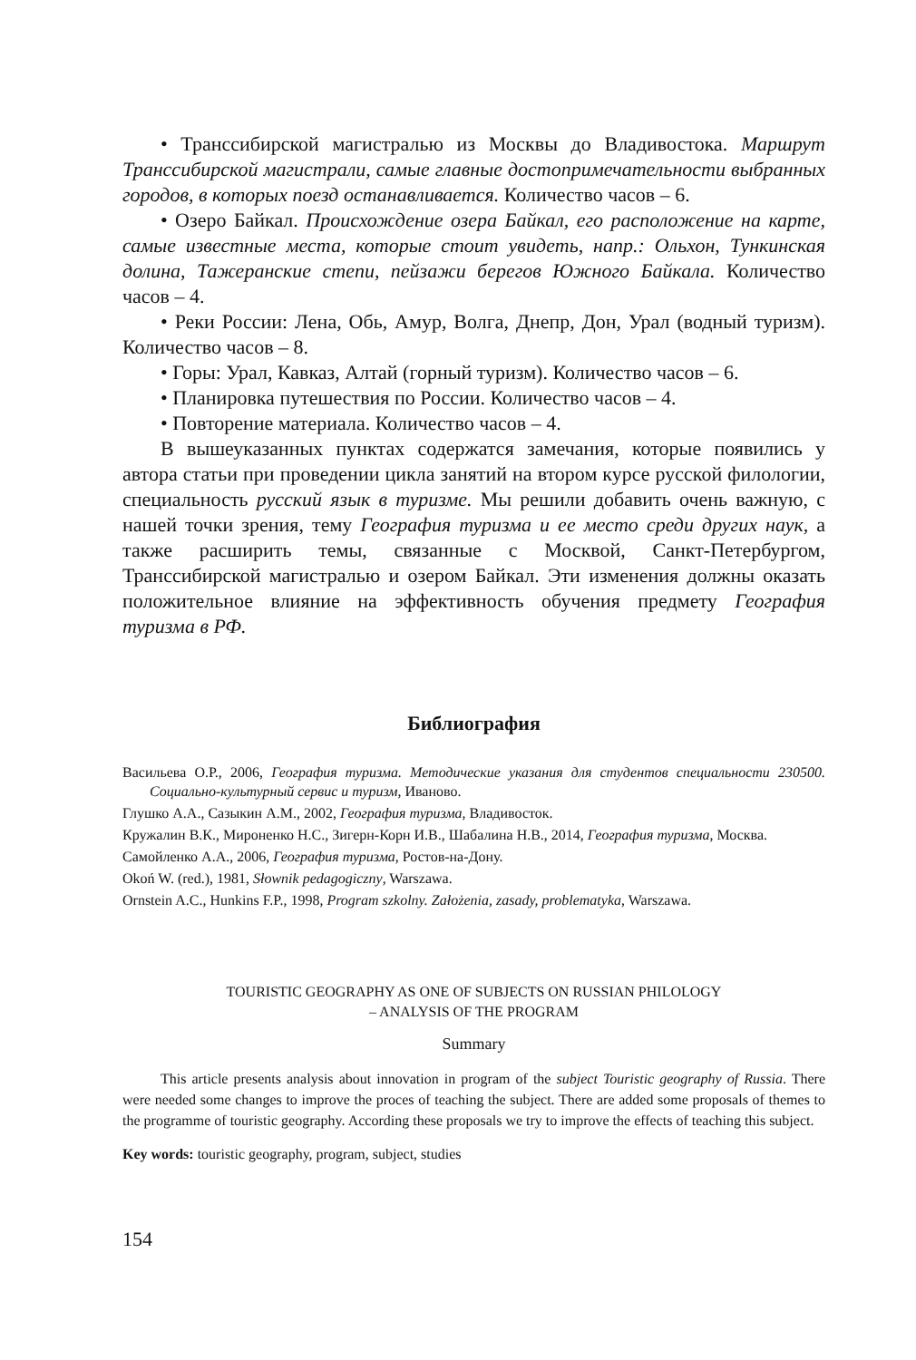• Транссибирской магистралью из Москвы до Владивостока. Маршрут Транссибирской магистрали, самые главные достопримечательности выбранных городов, в которых поезд останавливается. Количество часов – 6.
• Озеро Байкал. Происхождение озера Байкал, его расположение на карте, самые известные места, которые стоит увидеть, напр.: Ольхон, Тункинская долина, Тажеранские степи, пейзажи берегов Южного Байкала. Количество часов – 4.
• Реки России: Лена, Обь, Амур, Волга, Днепр, Дон, Урал (водный туризм). Количество часов – 8.
• Горы: Урал, Кавказ, Алтай (горный туризм). Количество часов – 6.
• Планировка путешествия по России. Количество часов – 4.
• Повторение материала. Количество часов – 4.
В вышеуказанных пунктах содержатся замечания, которые появились у автора статьи при проведении цикла занятий на втором курсе русской филологии, специальность русский язык в туризме. Мы решили добавить очень важную, с нашей точки зрения, тему География туризма и ее место среди других наук, а также расширить темы, связанные с Москвой, Санкт-Петербургом, Транссибирской магистралью и озером Байкал. Эти изменения должны оказать положительное влияние на эффективность обучения предмету География туризма в РФ.
Библиография
Васильева О.Р., 2006, География туризма. Методические указания для студентов специальности 230500. Социально-культурный сервис и туризм, Иваново.
Глушко А.А., Сазыкин А.М., 2002, География туризма, Владивосток.
Кружалин В.К., Мироненко Н.С., Зигерн-Корн И.В., Шабалина Н.В., 2014, География туризма, Москва.
Самойленко А.А., 2006, География туризма, Ростов-на-Дону.
Okoń W. (red.), 1981, Słownik pedagogiczny, Warszawa.
Ornstein A.C., Hunkins F.P., 1998, Program szkolny. Założenia, zasady, problematyka, Warszawa.
TOURISTIC GEOGRAPHY AS ONE OF SUBJECTS ON RUSSIAN PHILOLOGY
– ANALYSIS OF THE PROGRAM
Summary
This article presents analysis about innovation in program of the subject Touristic geography of Russia. There were needed some changes to improve the proces of teaching the subject. There are added some proposals of themes to the programme of touristic geography. According these proposals we try to improve the effects of teaching this subject.
Key words: touristic geography, program, subject, studies
154